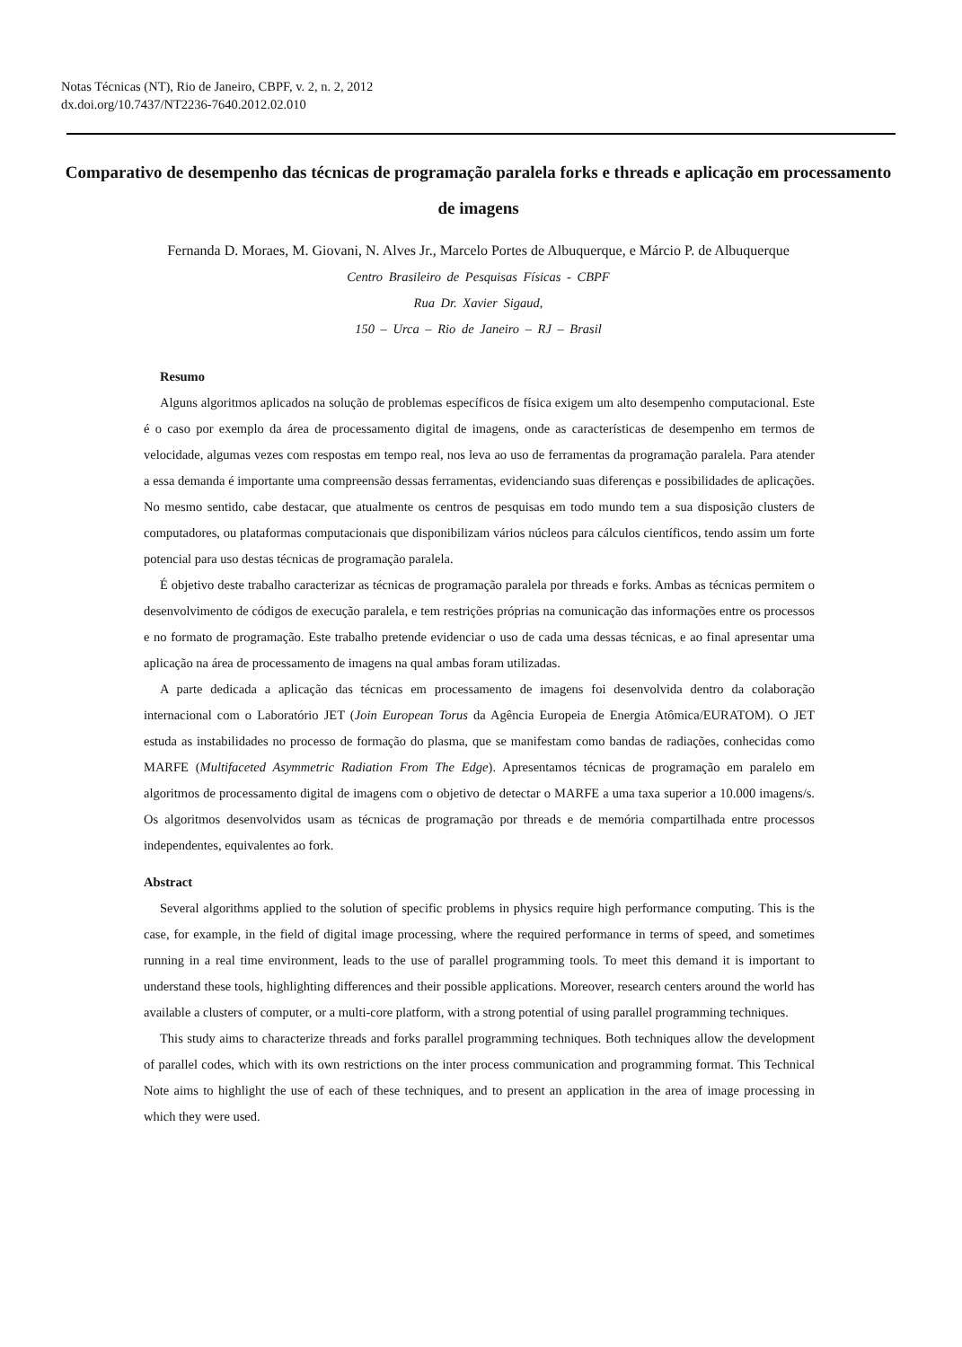Notas Técnicas (NT), Rio de Janeiro, CBPF, v. 2, n. 2, 2012
dx.doi.org/10.7437/NT2236-7640.2012.02.010
Comparativo de desempenho das técnicas de programação paralela forks e threads e aplicação em processamento de imagens
Fernanda D. Moraes, M. Giovani, N. Alves Jr., Marcelo Portes de Albuquerque, e Márcio P. de Albuquerque
Centro Brasileiro de Pesquisas Físicas - CBPF
Rua Dr. Xavier Sigaud,
150 – Urca – Rio de Janeiro – RJ – Brasil
Resumo
Alguns algoritmos aplicados na solução de problemas específicos de física exigem um alto desempenho computacional. Este é o caso por exemplo da área de processamento digital de imagens, onde as características de desempenho em termos de velocidade, algumas vezes com respostas em tempo real, nos leva ao uso de ferramentas da programação paralela. Para atender a essa demanda é importante uma compreensão dessas ferramentas, evidenciando suas diferenças e possibilidades de aplicações. No mesmo sentido, cabe destacar, que atualmente os centros de pesquisas em todo mundo tem a sua disposição clusters de computadores, ou plataformas computacionais que disponibilizam vários núcleos para cálculos científicos, tendo assim um forte potencial para uso destas técnicas de programação paralela.
É objetivo deste trabalho caracterizar as técnicas de programação paralela por threads e forks. Ambas as técnicas permitem o desenvolvimento de códigos de execução paralela, e tem restrições próprias na comunicação das informações entre os processos e no formato de programação. Este trabalho pretende evidenciar o uso de cada uma dessas técnicas, e ao final apresentar uma aplicação na área de processamento de imagens na qual ambas foram utilizadas.
A parte dedicada a aplicação das técnicas em processamento de imagens foi desenvolvida dentro da colaboração internacional com o Laboratório JET (Join European Torus da Agência Europeia de Energia Atômica/EURATOM). O JET estuda as instabilidades no processo de formação do plasma, que se manifestam como bandas de radiações, conhecidas como MARFE (Multifaceted Asymmetric Radiation From The Edge). Apresentamos técnicas de programação em paralelo em algoritmos de processamento digital de imagens com o objetivo de detectar o MARFE a uma taxa superior a 10.000 imagens/s. Os algoritmos desenvolvidos usam as técnicas de programação por threads e de memória compartilhada entre processos independentes, equivalentes ao fork.
Abstract
Several algorithms applied to the solution of specific problems in physics require high performance computing. This is the case, for example, in the field of digital image processing, where the required performance in terms of speed, and sometimes running in a real time environment, leads to the use of parallel programming tools. To meet this demand it is important to understand these tools, highlighting differences and their possible applications. Moreover, research centers around the world has available a clusters of computer, or a multi-core platform, with a strong potential of using parallel programming techniques.
This study aims to characterize threads and forks parallel programming techniques. Both techniques allow the development of parallel codes, which with its own restrictions on the inter process communication and programming format. This Technical Note aims to highlight the use of each of these techniques, and to present an application in the area of image processing in which they were used.